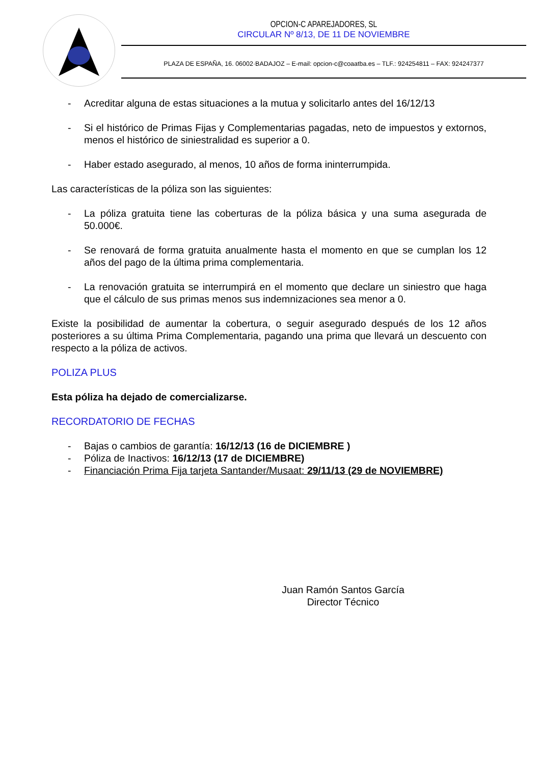OPCION-C APAREJADORES, SL
CIRCULAR Nº 8/13, DE 11 DE NOVIEMBRE
PLAZA DE ESPAÑA, 16. 06002·BADAJOZ – E-mail: opcion-c@coaatba.es – TLF.: 924254811 – FAX: 924247377
- Acreditar alguna de estas situaciones a la mutua y solicitarlo antes del 16/12/13
- Si el histórico de Primas Fijas y Complementarias pagadas, neto de impuestos y extornos, menos el histórico de siniestralidad es superior a 0.
- Haber estado asegurado, al menos, 10 años de forma ininterrumpida.
Las características de la póliza son las siguientes:
- La póliza gratuita tiene las coberturas de la póliza básica y una suma asegurada de 50.000€.
- Se renovará de forma gratuita anualmente hasta el momento en que se cumplan los 12 años del pago de la última prima complementaria.
- La renovación gratuita se interrumpirá en el momento que declare un siniestro que haga que el cálculo de sus primas menos sus indemnizaciones sea menor a 0.
Existe la posibilidad de aumentar la cobertura, o seguir asegurado después de los 12 años posteriores a su última Prima Complementaria, pagando una prima que llevará un descuento con respecto a la póliza de activos.
POLIZA PLUS
Esta póliza ha dejado de comercializarse.
RECORDATORIO DE FECHAS
- Bajas o cambios de garantía: 16/12/13 (16 de DICIEMBRE )
- Póliza de Inactivos: 16/12/13 (17 de DICIEMBRE)
- Financiación Prima Fija tarjeta Santander/Musaat: 29/11/13 (29 de NOVIEMBRE)
Juan Ramón Santos García
Director Técnico